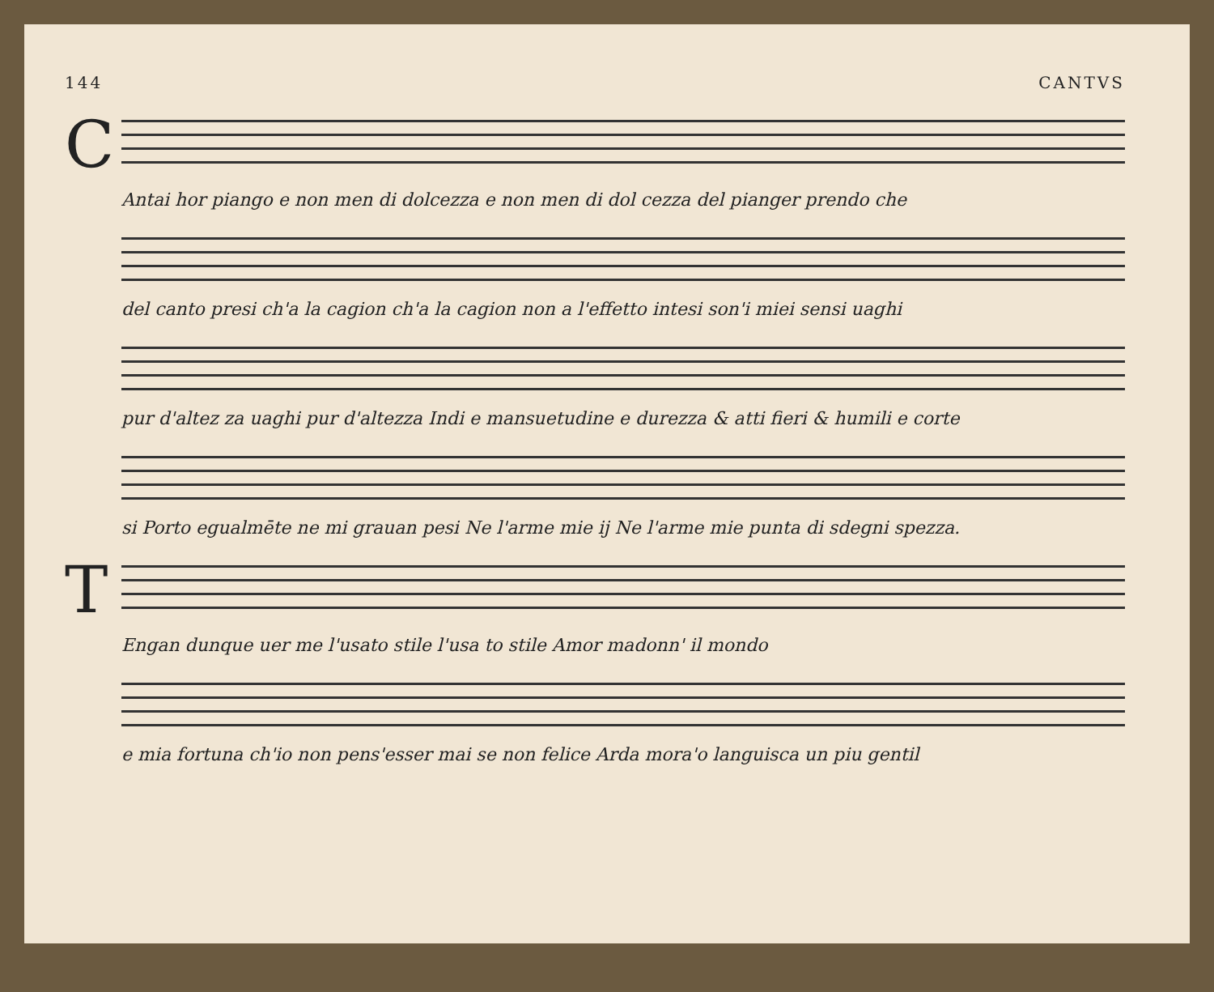144 CANTVS
C
Antai hor piango e non men di dolcezza e non men di dol cezza del pianger prendo che
del canto presi ch'a la cagion ch'a la cagion non a l'effetto intesi son'i miei sensi uaghi
pur d'altez za uaghi pur d'altezza Indi e mansuetudine e durezza & atti fieri & humili e corte
si Porto egualmēte ne mi grauan pesi Ne l'arme mie ij Ne l'arme mie punta di sdegni spezza.
T
Engan dunque uer me l'usato stile l'usa to stile Amor madonn' il mondo
e mia fortuna ch'io non pens'esser mai se non felice Arda mora'o languisca un piu gentil